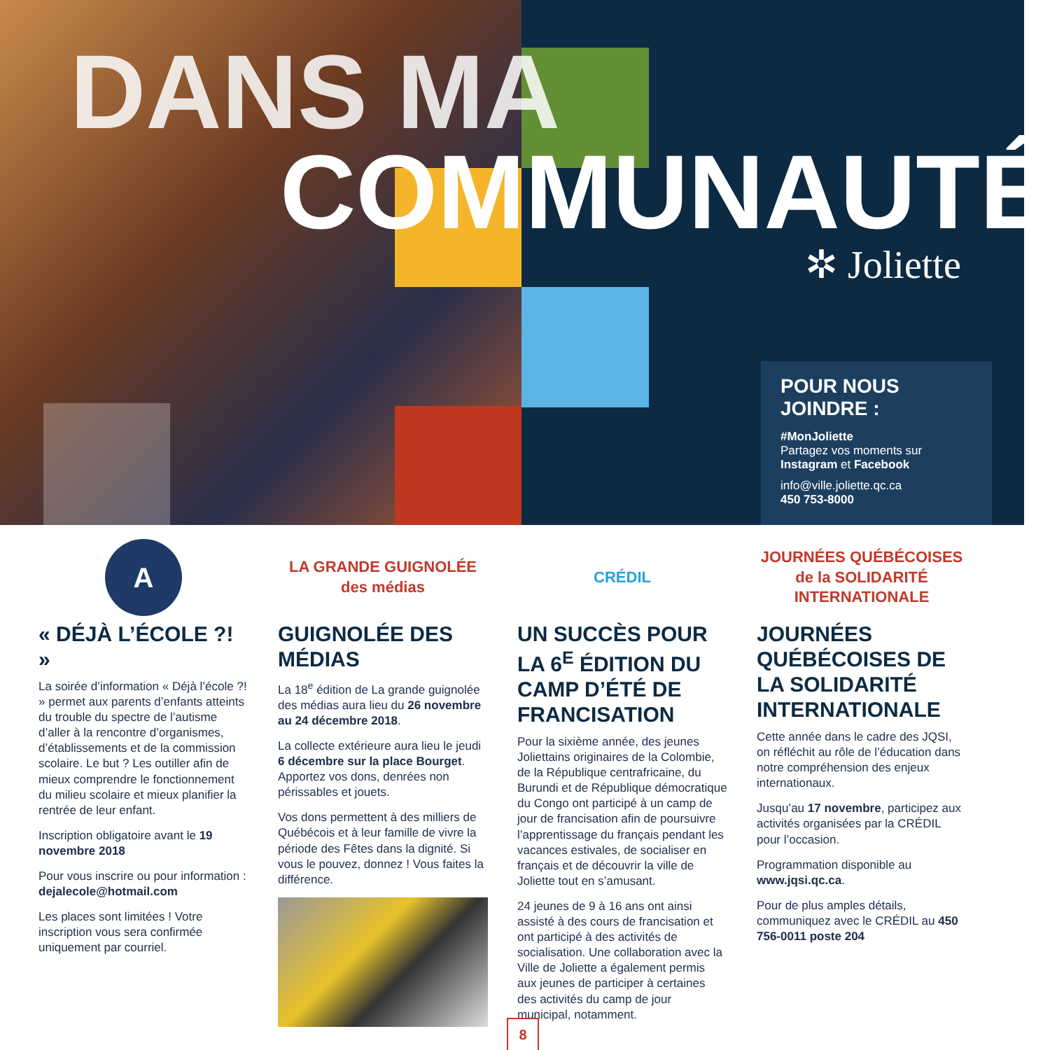DANS MA
COMMUNAUTÉ
✲ Joliette
POUR NOUS JOINDRE :
#MonJoliette
Partagez vos moments sur Instagram et Facebook
info@ville.joliette.qc.ca
450 753-8000
A
« DÉJÀ L’ÉCOLE ?! »
La soirée d’information « Déjà l’école ?! » permet aux parents d’enfants atteints du trouble du spectre de l’autisme d’aller à la rencontre d’organismes, d’établissements et de la commission scolaire. Le but ? Les outiller afin de mieux comprendre le fonctionnement du milieu scolaire et mieux planifier la rentrée de leur enfant.
Inscription obligatoire avant le 19 novembre 2018
Pour vous inscrire ou pour information : dejalecole@hotmail.com
Les places sont limitées ! Votre inscription vous sera confirmée uniquement par courriel.
LA GRANDE GUIGNOLÉE des médias
GUIGNOLÉE DES MÉDIAS
La 18<sup>e</sup> édition de La grande guignolée des médias aura lieu du 26 novembre au 24 décembre 2018.
La collecte extérieure aura lieu le jeudi 6 décembre sur la place Bourget. Apportez vos dons, denrées non périssables et jouets.
Vos dons permettent à des milliers de Québécois et à leur famille de vivre la période des Fêtes dans la dignité. Si vous le pouvez, donnez ! Vous faites la différence.
CRÉDIL
UN SUCCÈS POUR LA 6<sup>E</sup> ÉDITION DU CAMP D’ÉTÉ DE FRANCISATION
Pour la sixième année, des jeunes Joliettains originaires de la Colombie, de la République centrafricaine, du Burundi et de République démocratique du Congo ont participé à un camp de jour de francisation afin de poursuivre l’apprentissage du français pendant les vacances estivales, de socialiser en français et de découvrir la ville de Joliette tout en s’amusant.
24 jeunes de 9 à 16 ans ont ainsi assisté à des cours de francisation et ont participé à des activités de socialisation. Une collaboration avec la Ville de Joliette a également permis aux jeunes de participer à certaines des activités du camp de jour municipal, notamment.
JOURNÉES QUÉBÉCOISES de la SOLIDARITÉ INTERNATIONALE
JOURNÉES QUÉBÉCOISES DE LA SOLIDARITÉ INTERNATIONALE
Cette année dans le cadre des JQSI, on réfléchit au rôle de l’éducation dans notre compréhension des enjeux internationaux.
Jusqu’au 17 novembre, participez aux activités organisées par la CRÉDIL pour l’occasion.
Programmation disponible au www.jqsi.qc.ca.
Pour de plus amples détails, communiquez avec le CRÉDIL au 450 756-0011 poste 204
8